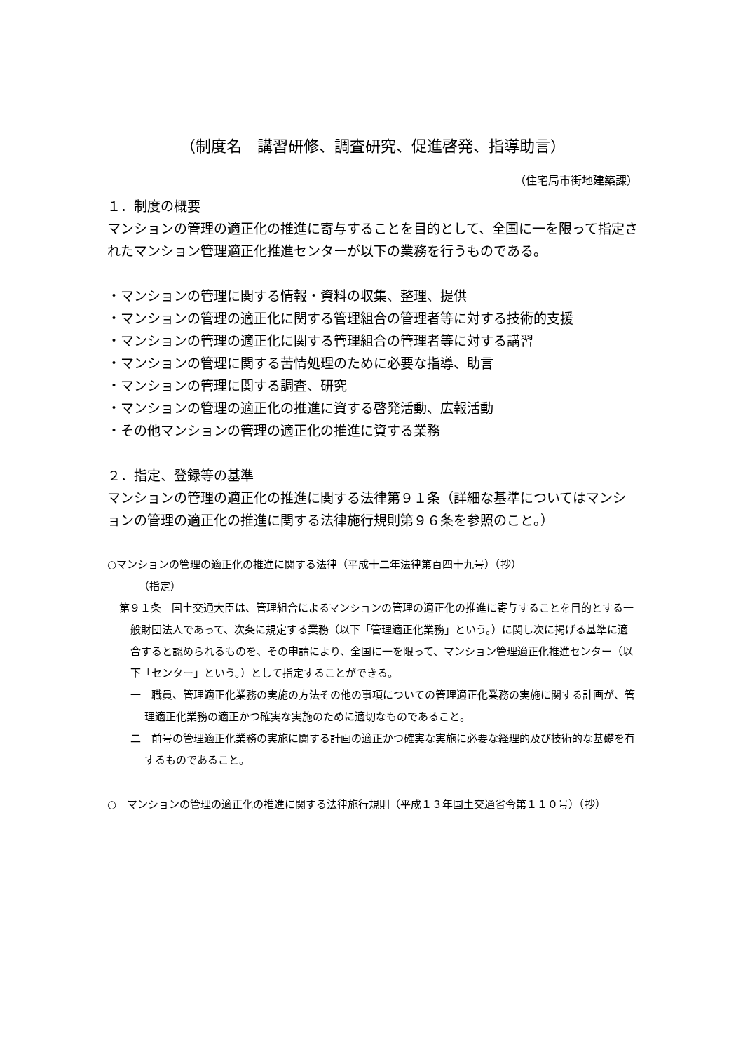（制度名　講習研修、調査研究、促進啓発、指導助言）
（住宅局市街地建築課）
１．制度の概要
マンションの管理の適正化の推進に寄与することを目的として、全国に一を限って指定されたマンション管理適正化推進センターが以下の業務を行うものである。
・マンションの管理に関する情報・資料の収集、整理、提供
・マンションの管理の適正化に関する管理組合の管理者等に対する技術的支援
・マンションの管理の適正化に関する管理組合の管理者等に対する講習
・マンションの管理に関する苦情処理のために必要な指導、助言
・マンションの管理に関する調査、研究
・マンションの管理の適正化の推進に資する啓発活動、広報活動
・その他マンションの管理の適正化の推進に資する業務
２．指定、登録等の基準
マンションの管理の適正化の推進に関する法律第９１条（詳細な基準についてはマンションの管理の適正化の推進に関する法律施行規則第９６条を参照のこと。）
○マンションの管理の適正化の推進に関する法律（平成十二年法律第百四十九号）（抄）
（指定）
第９１条　国土交通大臣は、管理組合によるマンションの管理の適正化の推進に寄与することを目的とする一般財団法人であって、次条に規定する業務（以下「管理適正化業務」という。）に関し次に掲げる基準に適合すると認められるものを、その申請により、全国に一を限って、マンション管理適正化推進センター（以下「センター」という。）として指定することができる。
一　職員、管理適正化業務の実施の方法その他の事項についての管理適正化業務の実施に関する計画が、管理適正化業務の適正かつ確実な実施のために適切なものであること。
二　前号の管理適正化業務の実施に関する計画の適正かつ確実な実施に必要な経理的及び技術的な基礎を有するものであること。
○　マンションの管理の適正化の推進に関する法律施行規則（平成１３年国土交通省令第１１０号）（抄）